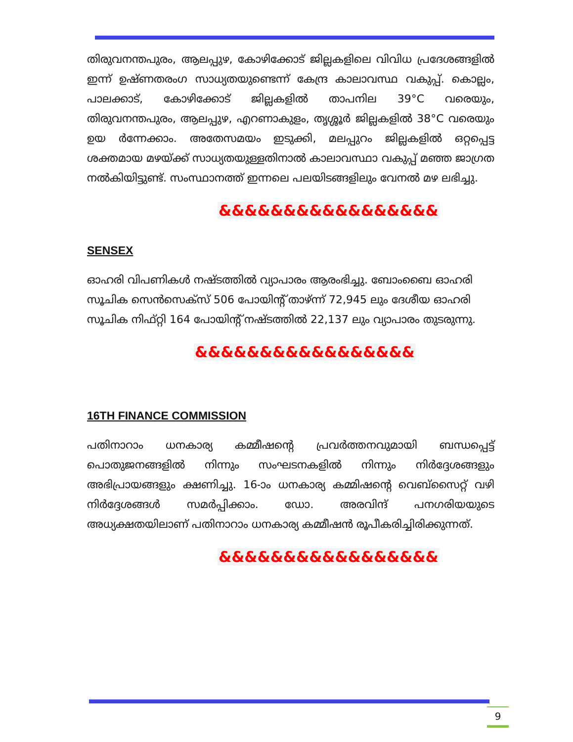തിരുവനന്തപുരം, ആലപ്പുഴ, കോഴിക്കോട് ജില്ലകളിലെ വിവിധ പ്രദേശങ്ങളിൽ ഇന്ന് ഉഷ്ണതരംഗ സാധ്യതയുണ്ടെന്ന് കേന്ദ്ര കാലാവസ്ഥ വകുപ്പ്. കൊല്ലം, പാലക്കാട്, കോഴിക്കോട് ജില്ലകളിൽ താപനില 39°C വരെയും, തിരുവനന്തപുരം, ആലപ്പുഴ, എറണാകുളം, തൃശ്ശൂർ ജില്ലകളിൽ 38°C വരെയും ഉയ ർന്നേക്കാം. അതേസമയം ഇടുക്കി, മലപ്പുറം ജില്ലകളിൽ ഒറ്റപ്പെട്ട ശക്തമായ മഴയ്ക്ക് സാധ്യതയുള്ളതിനാൽ കാലാവസ്ഥാ വകുപ്പ് മഞ്ഞ ജാഗ്രത നൽകിയിട്ടുണ്ട്. സംസ്ഥാനത്ത് ഇന്നലെ പലയിടങ്ങളിലും വേനൽ മഴ ലഭിച്ചു.
&&&&&&&&&&&&&&&&&
SENSEX
ഓഹരി വിപണികൾ നഷ്ടത്തിൽ വ്യാപാരം ആരംഭിച്ചു. ബോംബൈ ഓഹരി സൂചിക സെൻസെക്സ് 506 പോയിന്റ് താഴ്ന്ന് 72,945 ലും ദേശീയ ഓഹരി സൂചിക നിഫ്റ്റി 164 പോയിന്റ് നഷ്ടത്തിൽ 22,137 ലും വ്യാപാരം തുടരുന്നു.
&&&&&&&&&&&&&&&&&
16TH FINANCE COMMISSION
പതിനാറാം ധനകാര്യ കമ്മീഷന്റെ പ്രവർത്തനവുമായി ബന്ധപ്പെട്ട് പൊതുജനങ്ങളിൽ നിന്നും സംഘടനകളിൽ നിന്നും നിർദ്ദേശങ്ങളും അഭിപ്രായങ്ങളും ക്ഷണിച്ചു. 16-ാം ധനകാര്യ കമ്മിഷന്റെ വെബ്സൈറ്റ് വഴി നിർദ്ദേശങ്ങൾ സമർപ്പിക്കാം. ഡോ. അരവിന്ദ് പനഗരിയയുടെ അധ്യക്ഷതയിലാണ് പതിനാറാം ധനകാര്യ കമ്മീഷൻ രൂപീകരിച്ചിരിക്കുന്നത്.
&&&&&&&&&&&&&&&&&
9